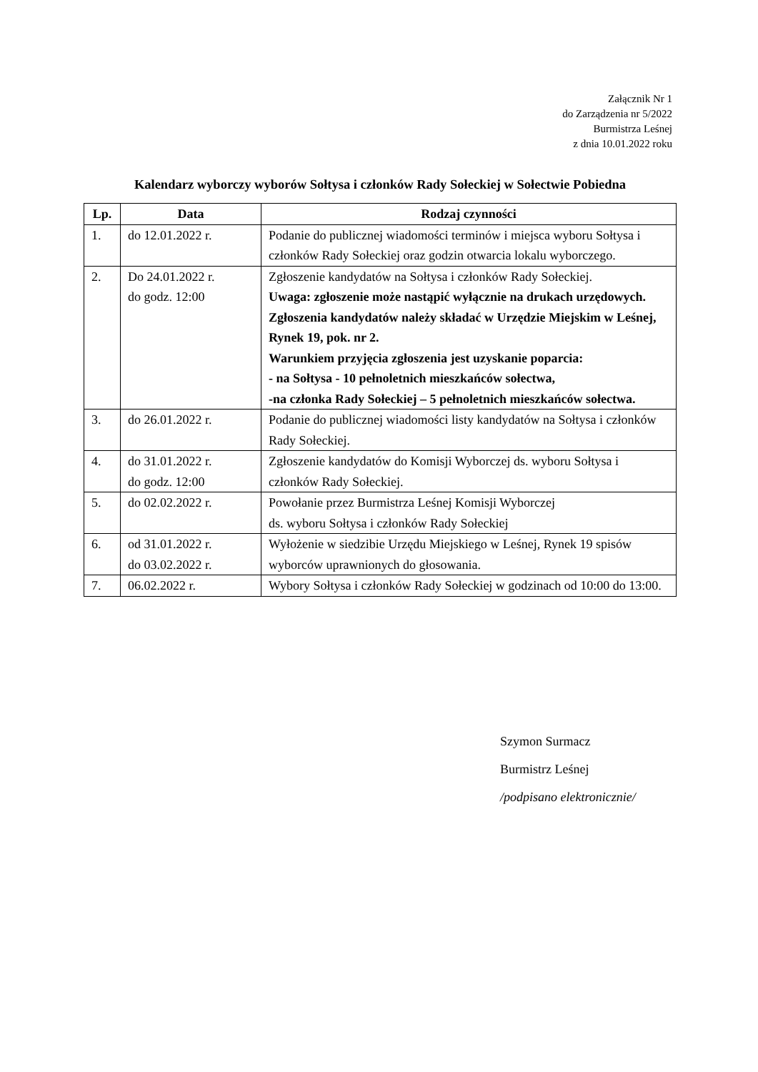Załącznik Nr 1
do Zarządzenia nr 5/2022
Burmistrza Leśnej
z dnia 10.01.2022 roku
Kalendarz wyborczy wyborów Sołtysa i członków Rady Sołeckiej w Sołectwie Pobiedna
| Lp. | Data | Rodzaj czynności |
| --- | --- | --- |
| 1. | do 12.01.2022 r. | Podanie do publicznej wiadomości terminów i miejsca wyboru Sołtysa i członków Rady Sołeckiej oraz godzin otwarcia lokalu wyborczego. |
| 2. | Do 24.01.2022 r. do godz. 12:00 | Zgłoszenie kandydatów na Sołtysa i członków Rady Sołeckiej. Uwaga: zgłoszenie może nastąpić wyłącznie na drukach urzędowych. Zgłoszenia kandydatów należy składać w Urzędzie Miejskim w Leśnej, Rynek 19, pok. nr 2. Warunkiem przyjęcia zgłoszenia jest uzyskanie poparcia: - na Sołtysa - 10 pełnoletnich mieszkańców sołectwa, -na członka Rady Sołeckiej – 5 pełnoletnich mieszkańców sołectwa. |
| 3. | do 26.01.2022 r. | Podanie do publicznej wiadomości listy kandydatów na Sołtysa i członków Rady Sołeckiej. |
| 4. | do 31.01.2022 r. do godz. 12:00 | Zgłoszenie kandydatów do Komisji Wyborczej ds. wyboru Sołtysa i członków Rady Sołeckiej. |
| 5. | do 02.02.2022 r. | Powołanie przez Burmistrza Leśnej Komisji Wyborczej ds. wyboru Sołtysa i członków Rady Sołeckiej |
| 6. | od 31.01.2022 r. do 03.02.2022 r. | Wyłożenie w siedzibie Urzędu Miejskiego w Leśnej, Rynek 19 spisów wyborców uprawnionych do głosowania. |
| 7. | 06.02.2022 r. | Wybory Sołtysa i członków Rady Sołeckiej w godzinach od 10:00 do 13:00. |
Szymon Surmacz
Burmistrz Leśnej
/podpisano elektronicznie/